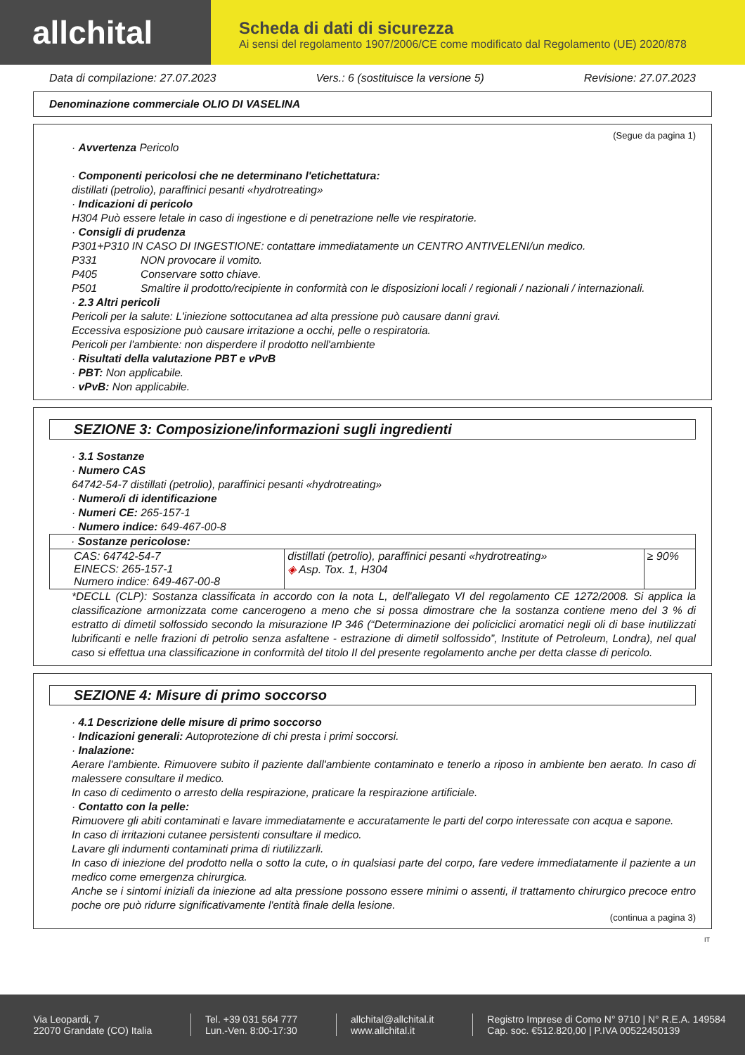allchital
Scheda di dati di sicurezza
Ai sensi del regolamento 1907/2006/CE come modificato dal Regolamento (UE) 2020/878
Data di compilazione: 27.07.2023 Vers.: 6 (sostituisce la versione 5) Revisione: 27.07.2023
Denominazione commerciale OLIO DI VASELINA
(Segue da pagina 1)
· Avvertenza Pericolo
· Componenti pericolosi che ne determinano l'etichettatura:
distillati (petrolio), paraffinici pesanti «hydrotreating»
· Indicazioni di pericolo
H304 Può essere letale in caso di ingestione e di penetrazione nelle vie respiratorie.
· Consigli di prudenza
P301+P310 IN CASO DI INGESTIONE: contattare immediatamente un CENTRO ANTIVELENI/un medico.
P331 NON provocare il vomito.
P405 Conservare sotto chiave.
P501 Smaltire il prodotto/recipiente in conformità con le disposizioni locali / regionali / nazionali / internazionali.
· 2.3 Altri pericoli
Pericoli per la salute: L'iniezione sottocutanea ad alta pressione può causare danni gravi.
Eccessiva esposizione può causare irritazione a occhi, pelle o respiratoria.
Pericoli per l'ambiente: non disperdere il prodotto nell'ambiente
· Risultati della valutazione PBT e vPvB
· PBT: Non applicabile.
· vPvB: Non applicabile.
SEZIONE 3: Composizione/informazioni sugli ingredienti
· 3.1 Sostanze
· Numero CAS
64742-54-7 distillati (petrolio), paraffinici pesanti «hydrotreating»
· Numero/i di identificazione
· Numeri CE: 265-157-1
· Numero indice: 649-467-00-8
| · Sostanze pericolose: | | |
| CAS: 64742-54-7 EINECS: 265-157-1 Numero indice: 649-467-00-8 | distillati (petrolio), paraffinici pesanti «hydrotreating» ◈ Asp. Tox. 1, H304 | ≥ 90% |
*DECLL (CLP): Sostanza classificata in accordo con la nota L, dell'allegato VI del regolamento CE 1272/2008. Si applica la classificazione armonizzata come cancerogeno a meno che si possa dimostrare che la sostanza contiene meno del 3 % di estratto di dimetil solfossido secondo la misurazione IP 346 (“Determinazione dei policiclici aromatici negli oli di base inutilizzati lubrificanti e nelle frazioni di petrolio senza asfaltene - estrazione di dimetil solfossido”, Institute of Petroleum, Londra), nel qual caso si effettua una classificazione in conformità del titolo II del presente regolamento anche per detta classe di pericolo.
SEZIONE 4: Misure di primo soccorso
· 4.1 Descrizione delle misure di primo soccorso
· Indicazioni generali: Autoprotezione di chi presta i primi soccorsi.
· Inalazione:
Aerare l'ambiente. Rimuovere subito il paziente dall'ambiente contaminato e tenerlo a riposo in ambiente ben aerato. In caso di malessere consultare il medico.
In caso di cedimento o arresto della respirazione, praticare la respirazione artificiale.
· Contatto con la pelle:
Rimuovere gli abiti contaminati e lavare immediatamente e accuratamente le parti del corpo interessate con acqua e sapone.
In caso di irritazioni cutanee persistenti consultare il medico.
Lavare gli indumenti contaminati prima di riutilizzarli.
In caso di iniezione del prodotto nella o sotto la cute, o in qualsiasi parte del corpo, fare vedere immediatamente il paziente a un medico come emergenza chirurgica.
Anche se i sintomi iniziali da iniezione ad alta pressione possono essere minimi o assenti, il trattamento chirurgico precoce entro poche ore può ridurre significativamente l'entità finale della lesione.
(continua a pagina 3)
IT
Via Leopardi, 7
22070 Grandate (CO) Italia
Tel. +39 031 564 777
Lun.-Ven. 8:00-17:30
allchital@allchital.it
www.allchital.it
Registro Imprese di Como N° 9710 | N° R.E.A. 149584
Cap. soc. €512.820,00 | P.IVA 00522450139